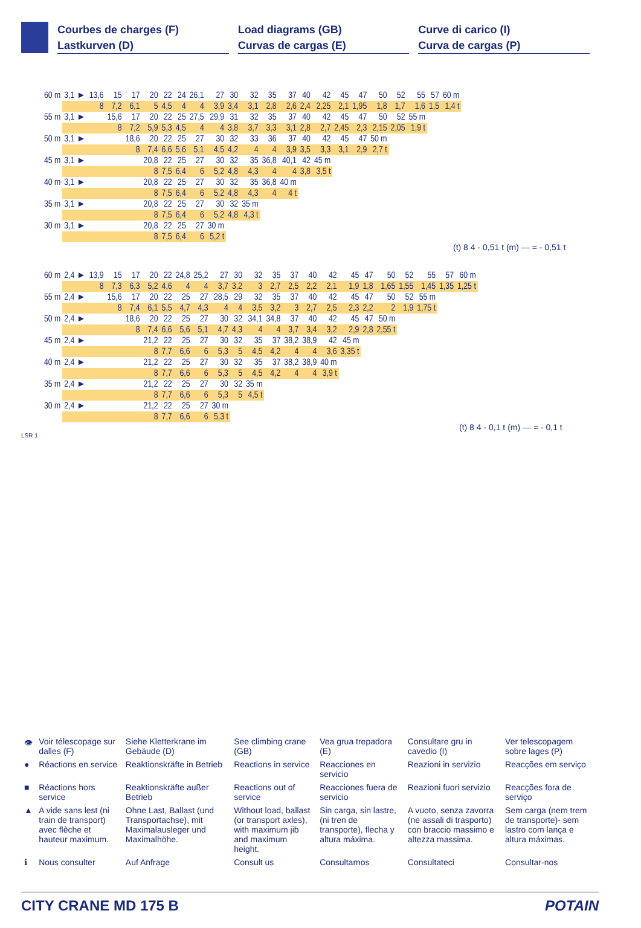Courbes de charges (F)
Lastkurven (D)
Load diagrams (GB)
Curvas de cargas (E)
Curve di carico (I)
Curva de cargas (P)
| 60 m | 3,1 ► | 13,6 | 15 | 17 | 20 | 22 | 24 | 26,1 | 27 | 30 | 32 | 35 | 37 | 40 | 42 | 45 | 47 | 50 | 52 | 55 | 57 | 60 m |
| | | 8 | 7,2 | 6,1 | 5 | 4,5 | 4 | 4 | 3,9 | 3,4 | 3,1 | 2,8 | 2,6 | 2,4 | 2,25 | 2,1 | 1,95 | 1,8 | 1,7 | 1,6 | 1,5 | 1,4 t |
| 55 m | 3,1 ► | | 15,6 | 17 | 20 | 22 | 25 | 27,5 | 29,9 | 31 | 32 | 35 | 37 | 40 | 42 | 45 | 47 | 50 | 52 | 55 m | | |
| | | | 8 | 7,2 | 5,9 | 5,3 | 4,5 | 4 | 4 | 3,8 | 3,7 | 3,3 | 3,1 | 2,8 | 2,7 | 2,45 | 2,3 | 2,15 | 2,05 | 1,9 t | | |
| 50 m | 3,1 ► | | | 18,6 | 20 | 22 | 25 | 27 | 30 | 32 | 33 | 36 | 37 | 40 | 42 | 45 | 47 | 50 m | | | | |
| | | | | 8 | 7,4 | 6,6 | 5,6 | 5,1 | 4,5 | 4,2 | 4 | 4 | 3,9 | 3,5 | 3,3 | 3,1 | 2,9 | 2,7 t | | | | |
| 45 m | 3,1 ► | | | | 20,8 | 22 | 25 | 27 | 30 | 32 | 35 | 36,8 | 40,1 | 42 | 45 m | | | | | | | |
| | | | | | 8 | 7,5 | 6,4 | 6 | 5,2 | 4,8 | 4,3 | 4 | 4 | 3,8 | 3,5 t | | | | | | | |
| 40 m | 3,1 ► | | | | 20,8 | 22 | 25 | 27 | 30 | 32 | 35 | 36,8 | 40 m | | | | | | | | | |
| | | | | | 8 | 7,5 | 6,4 | 6 | 5,2 | 4,8 | 4,3 | 4 | 4 t | | | | | | | | | |
| 35 m | 3,1 ► | | | | 20,8 | 22 | 25 | 27 | 30 | 32 | 35 m | | | | | | | | | | | |
| | | | | | 8 | 7,5 | 6,4 | 6 | 5,2 | 4,8 | 4,3 t | | | | | | | | | | | |
| 30 m | 3,1 ► | | | | 20,8 | 22 | 25 | 27 | 30 m | | | | | | | | | | | | | |
| | | | | | 8 | 7,5 | 6,4 | 6 | 5,2 t | | | | | | | | | | | | | |
(t) 8 4 - 0,51 t (m) — = - 0,51 t
| 60 m | 2,4 ► | 13,9 | 15 | 17 | 20 | 22 | 24,8 | 25,2 | 27 | 30 | 32 | 35 | 37 | 40 | 42 | 45 | 47 | 50 | 52 | 55 | 57 | 60 m |
| | | 8 | 7,3 | 6,3 | 5,2 | 4,6 | 4 | 4 | 3,7 | 3,2 | 3 | 2,7 | 2,5 | 2,2 | 2,1 | 1,9 | 1,8 | 1,65 | 1,55 | 1,45 | 1,35 | 1,25 t |
| 55 m | 2,4 ► | | 15,6 | 17 | 20 | 22 | 25 | 27 | 28,5 | 29 | 32 | 35 | 37 | 40 | 42 | 45 | 47 | 50 | 52 | 55 m | | |
| | | | 8 | 7,4 | 6,1 | 5,5 | 4,7 | 4,3 | 4 | 4 | 3,5 | 3,2 | 3 | 2,7 | 2,5 | 2,3 | 2,2 | 2 | 1,9 | 1,75 t | | |
| 50 m | 2,4 ► | | | 18,6 | 20 | 22 | 25 | 27 | 30 | 32 | 34,1 | 34,8 | 37 | 40 | 42 | 45 | 47 | 50 m | | | | |
| | | | | 8 | 7,4 | 6,6 | 5,6 | 5,1 | 4,7 | 4,3 | 4 | 4 | 3,7 | 3,4 | 3,2 | 2,9 | 2,8 | 2,55 t | | | | |
| 45 m | 2,4 ► | | | | 21,2 | 22 | 25 | 27 | 30 | 32 | 35 | 37 | 38,2 | 38,9 | 42 | 45 m | | | | | | |
| | | | | | 8 | 7,7 | 6,6 | 6 | 5,3 | 5 | 4,5 | 4,2 | 4 | 4 | 3,6 | 3,35 t | | | | | | |
| 40 m | 2,4 ► | | | | 21,2 | 22 | 25 | 27 | 30 | 32 | 35 | 37 | 38,2 | 38,9 | 40 m | | | | | | | |
| | | | | | 8 | 7,7 | 6,6 | 6 | 5,3 | 5 | 4,5 | 4,2 | 4 | 4 | 3,9 t | | | | | | | |
| 35 m | 2,4 ► | | | | 21,2 | 22 | 25 | 27 | 30 | 32 | 35 m | | | | | | | | | | | |
| | | | | | 8 | 7,7 | 6,6 | 6 | 5,3 | 5 | 4,5 t | | | | | | | | | | | |
| 30 m | 2,4 ► | | | | 21,2 | 22 | 25 | 27 | 30 m | | | | | | | | | | | | | |
| | | | | | 8 | 7,7 | 6,6 | 6 | 5,3 t | | | | | | | | | | | | | |
(t) 8 4 - 0,1 t (m) — = - 0,1 t
LSR 1
| 👁 | Voir télescopage sur dalles (F) | Siehe Kletterkrane im Gebäude (D) | See climbing crane (GB) | Vea grua trepadora (E) | Consultare gru in cavedio (I) | Ver telescopagem sobre lages (P) |
| ● | Réactions en service | Reaktionskräfte in Betrieb | Reactions in service | Reacciones en servicio | Reazioni in servizio | Reacções em serviço |
| ■ | Réactions hors service | Reaktionskräfte außer Betrieb | Reactions out of service | Reacciones fuera de servicio | Reazioni fuori servizio | Reacções fora de serviço |
| ▲ | A vide sans lest (ni train de transport) avec flèche et hauteur maximum. | Ohne Last, Ballast (und Transportachse), mit Maximalausleger und Maximalhöhe. | Without load, ballast (or transport axles), with maximum jib and maximum height. | Sin carga, sin lastre, (ni tren de transporte), flecha y altura máxima. | A vuoto, senza zavorra (ne assali di trasporto) con braccio massimo e altezza massima. | Sem carga (nem trem de transporte)- sem lastro com lança e altura máximas. |
| ℹ | Nous consulter | Auf Anfrage | Consult us | Consultarnos | Consultateci | Consultar-nos |
CITY CRANE MD 175 B POTAIN